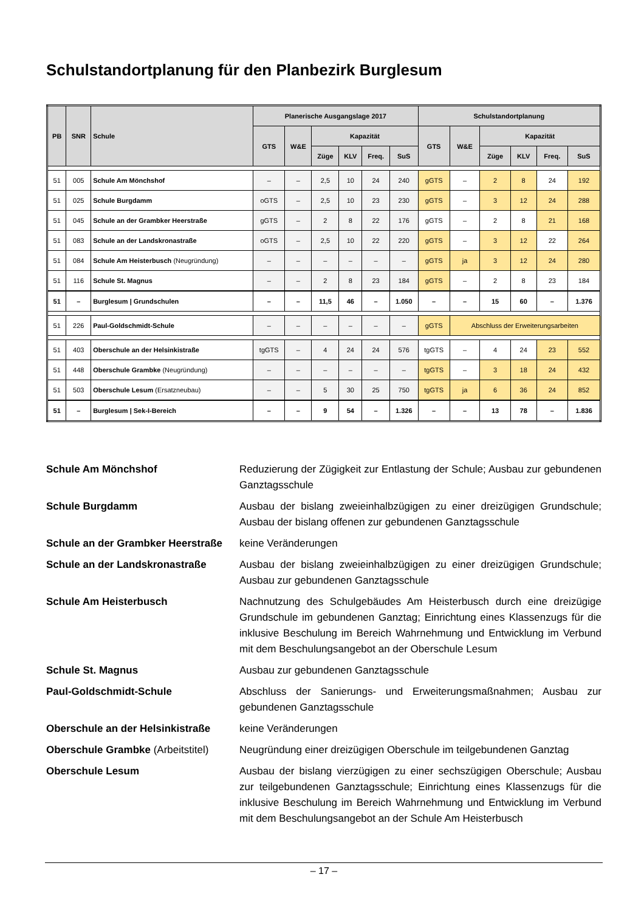Schulstandortplanung für den Planbezirk Burglesum
| PB | SNR | Schule | Planerische Ausgangslage 2017 | | | | | | Schulstandortplanung | | | | | |
| --- | --- | --- | --- | --- | --- | --- | --- | --- | --- | --- | --- | --- | --- | --- |
| | | | GTS | W&E | Kapazität | | | | GTS | W&E | Kapazität | | | |
| | | | | | Züge | KLV | Freq. | SuS | | | Züge | KLV | Freq. | SuS |
| 51 | 005 | Schule Am Mönchshof | – | – | 2,5 | 10 | 24 | 240 | gGTS | – | 2 | 8 | 24 | 192 |
| 51 | 025 | Schule Burgdamm | oGTS | – | 2,5 | 10 | 23 | 230 | gGTS | – | 3 | 12 | 24 | 288 |
| 51 | 045 | Schule an der Grambker Heerstraße | gGTS | – | 2 | 8 | 22 | 176 | gGTS | – | 2 | 8 | 21 | 168 |
| 51 | 083 | Schule an der Landskronastraße | oGTS | – | 2,5 | 10 | 22 | 220 | gGTS | – | 3 | 12 | 22 | 264 |
| 51 | 084 | Schule Am Heisterbusch (Neugründung) | – | – | – | – | – | – | gGTS | ja | 3 | 12 | 24 | 280 |
| 51 | 116 | Schule St. Magnus | – | – | 2 | 8 | 23 | 184 | gGTS | – | 2 | 8 | 23 | 184 |
| 51 | – | Burglesum / Grundschulen | – | – | 11,5 | 46 | – | 1.050 | – | – | 15 | 60 | – | 1.376 |
| 51 | 226 | Paul-Goldschmidt-Schule | – | – | – | – | – | – | gGTS | Abschluss der Erweiterungsarbeiten | | | | |
| 51 | 403 | Oberschule an der Helsinkistraße | tgGTS | – | 4 | 24 | 24 | 576 | tgGTS | – | 4 | 24 | 23 | 552 |
| 51 | 448 | Oberschule Grambke (Neugründung) | – | – | – | – | – | – | tgGTS | – | 3 | 18 | 24 | 432 |
| 51 | 503 | Oberschule Lesum (Ersatzneubau) | – | – | 5 | 30 | 25 | 750 | tgGTS | ja | 6 | 36 | 24 | 852 |
| 51 | – | Burglesum / Sek-I-Bereich | – | – | 9 | 54 | – | 1.326 | – | – | 13 | 78 | – | 1.836 |
Schule Am Mönchshof Reduzierung der Zügigkeit zur Entlastung der Schule; Ausbau zur gebundenen Ganztagsschule
Schule Burgdamm Ausbau der bislang zweieinhalbzügigen zu einer dreizügigen Grundschule; Ausbau der bislang offenen zur gebundenen Ganztagsschule
Schule an der Grambker Heerstraße
keine Veränderungen
Schule an der Landskronastraße Ausbau der bislang zweieinhalbzügigen zu einer dreizügigen Grundschule; Ausbau zur gebundenen Ganztagsschule
Schule Am Heisterbusch Nachnutzung des Schulgebäudes Am Heisterbusch durch eine dreizügige Grundschule im gebundenen Ganztag; Einrichtung eines Klassenzugs für die inklusive Beschulung im Bereich Wahrnehmung und Entwicklung im Verbund mit dem Beschulungsangebot an der Oberschule Lesum
Schule St. Magnus Ausbau zur gebundenen Ganztagsschule
Paul-Goldschmidt-Schule Abschluss der Sanierungs- und Erweiterungsmaßnahmen; Ausbau zur gebundenen Ganztagsschule
Oberschule an der Helsinkistraße
keine Veränderungen
Oberschule Grambke (Arbeitstitel)
Neugründung einer dreizügigen Oberschule im teilgebundenen Ganztag
Oberschule Lesum Ausbau der bislang vierzügigen zu einer sechszügigen Oberschule; Ausbau zur teilgebundenen Ganztagsschule; Einrichtung eines Klassenzugs für die inklusive Beschulung im Bereich Wahrnehmung und Entwicklung im Verbund mit dem Beschulungsangebot an der Schule Am Heisterbusch
– 17 –